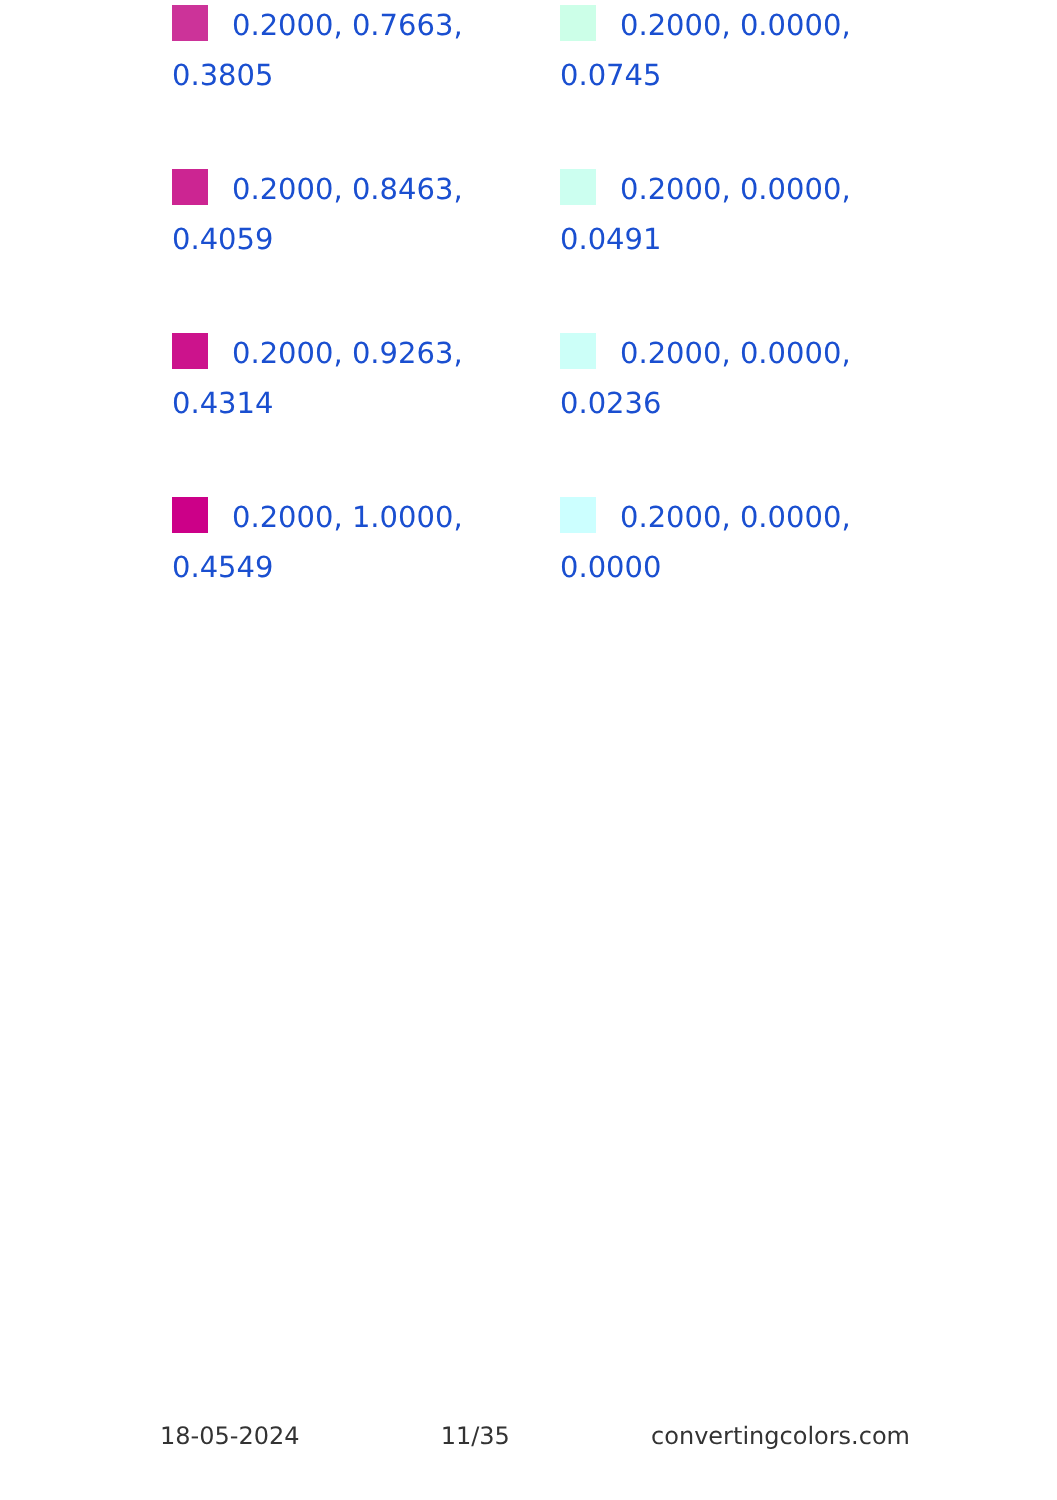0.2000, 0.7663, 0.3805
0.2000, 0.0000, 0.0745
0.2000, 0.8463, 0.4059
0.2000, 0.0000, 0.0491
0.2000, 0.9263, 0.4314
0.2000, 0.0000, 0.0236
0.2000, 1.0000, 0.4549
0.2000, 0.0000, 0.0000
18-05-2024 11/35 convertingcolors.com